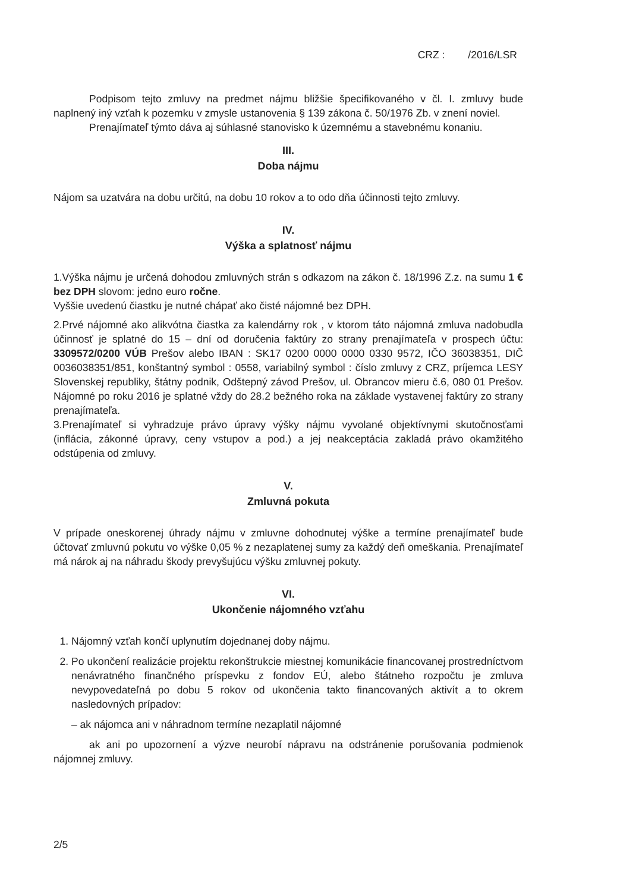CRZ : /2016/LSR
Podpisom tejto zmluvy na predmet nájmu bližšie špecifikovaného v čl. I. zmluvy bude naplnený iný vzťah k pozemku v zmysle ustanovenia § 139 zákona č. 50/1976 Zb. v znení noviel.
Prenajímateľ týmto dáva aj súhlasné stanovisko k územnému a stavebnému konaniu.
III.
Doba nájmu
Nájom sa uzatvára na dobu určitú, na dobu 10 rokov a to odo dňa účinnosti tejto zmluvy.
IV.
Výška a splatnosť nájmu
1.Výška nájmu je určená dohodou zmluvných strán s odkazom na zákon č. 18/1996 Z.z. na sumu 1 € bez DPH slovom: jedno euro ročne.
Vyššie uvedenú čiastku je nutné chápať ako čisté nájomné bez DPH.
2.Prvé nájomné ako alikvótna čiastka za kalendárny rok , v ktorom táto nájomná zmluva nadobudla účinnosť je splatné do 15 – dní od doručenia faktúry zo strany prenajímateľa v prospech účtu: 3309572/0200 VÚB Prešov alebo IBAN : SK17 0200 0000 0000 0330 9572, IČO 36038351, DIČ 0036038351/851, konštantný symbol : 0558, variabilný symbol : číslo zmluvy z CRZ, príjemca LESY Slovenskej republiky, štátny podnik, Odštepný závod Prešov, ul. Obrancov mieru č.6, 080 01 Prešov. Nájomné po roku 2016 je splatné vždy do 28.2 bežného roka na základe vystavenej faktúry zo strany prenajímateľa.
3.Prenajímateľ si vyhradzuje právo úpravy výšky nájmu vyvolané objektívnymi skutočnosťami (inflácia, zákonné úpravy, ceny vstupov a pod.) a jej neakceptácia zakladá právo okamžitého odstúpenia od zmluvy.
V.
Zmluvná pokuta
V prípade oneskorenej úhrady nájmu v zmluvne dohodnutej výške a termíne prenajímateľ bude účtovať zmluvnú pokutu vo výške 0,05 % z nezaplatenej sumy za každý deň omeškania. Prenajímateľ má nárok aj na náhradu škody prevyšujúcu výšku zmluvnej pokuty.
VI.
Ukončenie nájomného vzťahu
1. Nájomný vzťah končí uplynutím dojednanej doby nájmu.
2. Po ukončení realizácie projektu rekonštrukcie miestnej komunikácie financovanej prostredníctvom nenávratného finančného príspevku z fondov EÚ, alebo štátneho rozpočtu je zmluva nevypovedateľná po dobu 5 rokov od ukončenia takto financovaných aktivít a to okrem nasledovných prípadov:
– ak nájomca ani v náhradnom termíne nezaplatil nájomné
ak ani po upozornení a výzve neurobí nápravu na odstránenie porušovania podmienok nájomnej zmluvy.
2/5